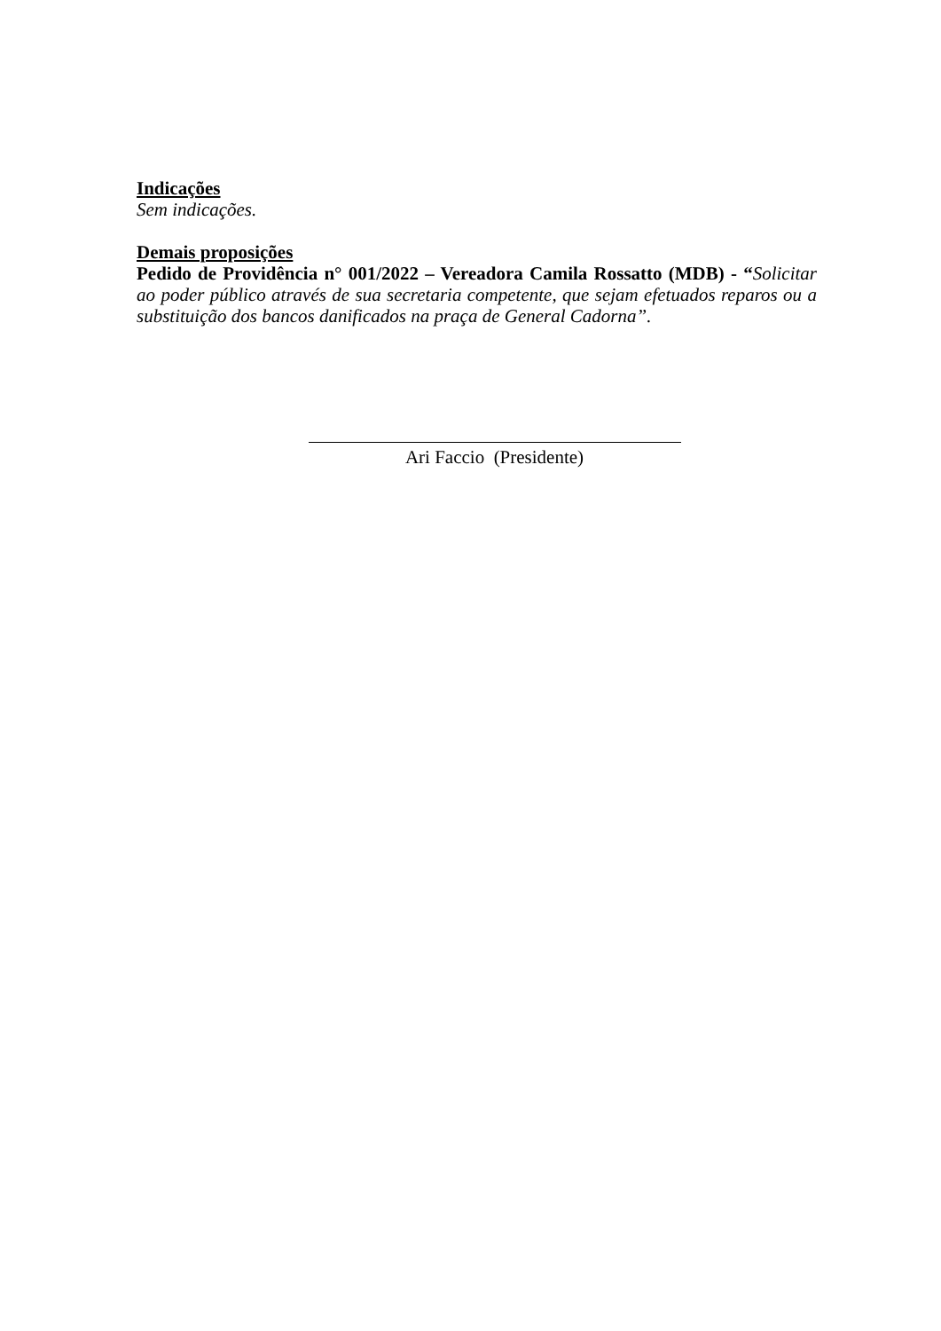Indicações
Sem indicações.
Demais proposições
Pedido de Providência n° 001/2022 – Vereadora Camila Rossatto (MDB) - “Solicitar ao poder público através de sua secretaria competente, que sejam efetuados reparos ou a substituição dos bancos danificados na praça de General Cadorna”.
Ari Faccio (Presidente)